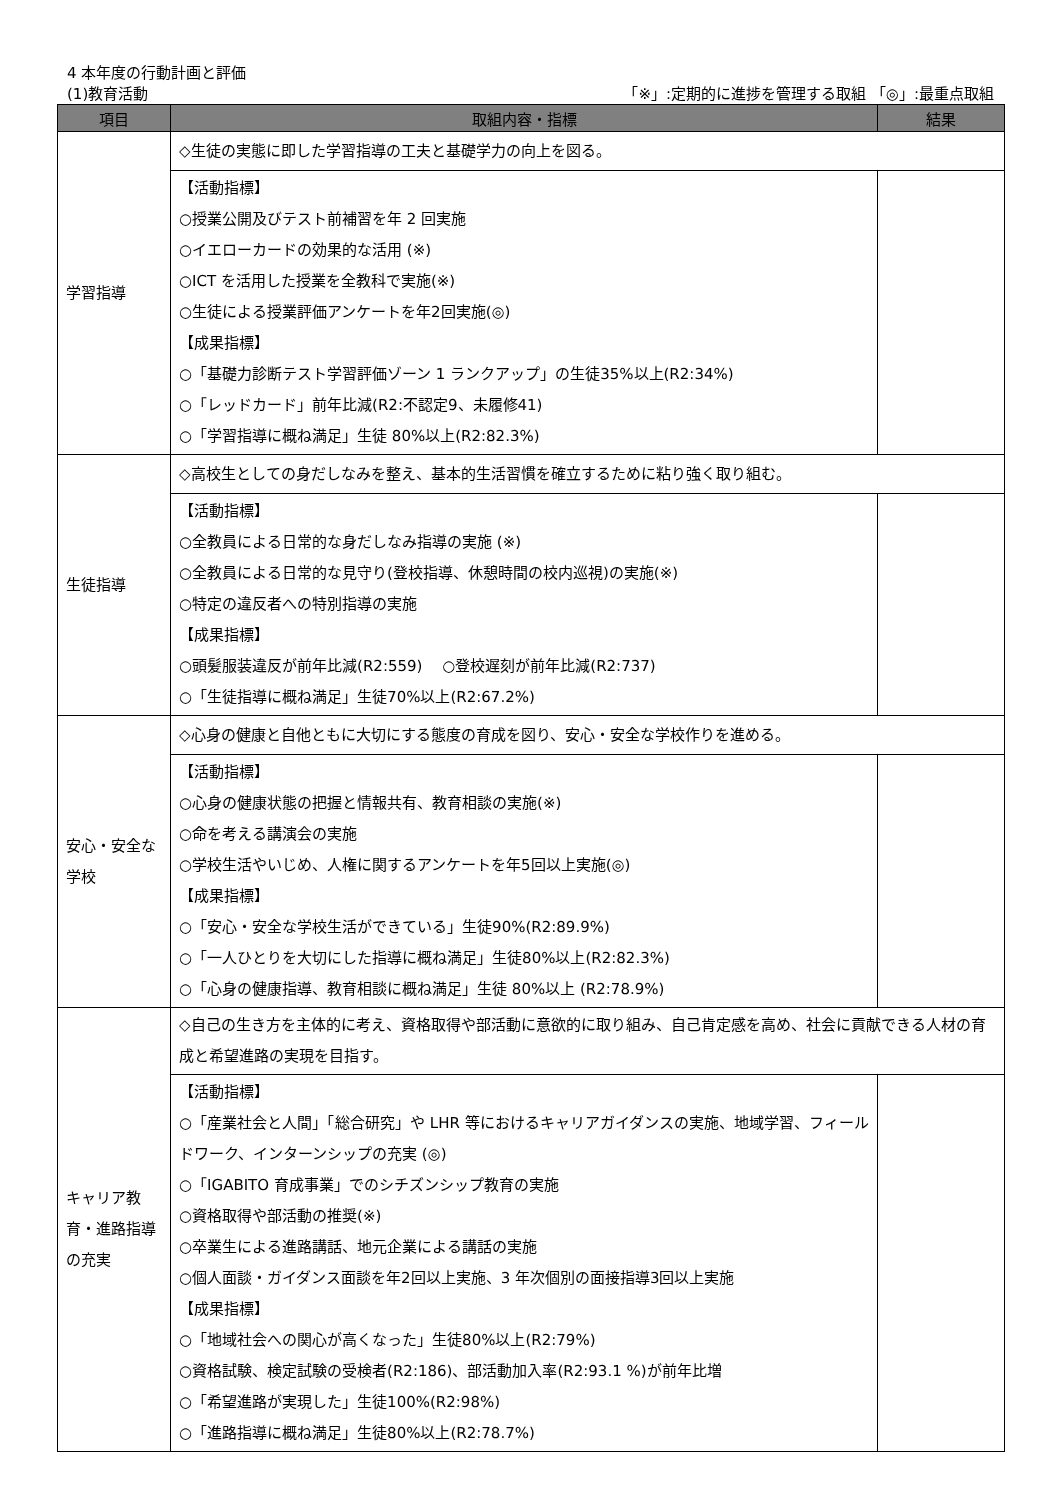4 本年度の行動計画と評価
(1)教育活動 「※」:定期的に進捗を管理する取組 「◎」:最重点取組
| 項目 | 取組内容・指標 | 結果 |
| --- | --- | --- |
| 学習指導 | ◇生徒の実態に即した学習指導の工夫と基礎学力の向上を図る。 | |
| | 【活動指標】 ○授業公開及びテスト前補習を年 2 回実施 ○イエローカードの効果的な活用 (※) ○ICT を活用した授業を全教科で実施(※) ○生徒による授業評価アンケートを年2回実施(◎) 【成果指標】 ○「基礎力診断テスト学習評価ゾーン 1 ランクアップ」の生徒35%以上(R2:34%) ○「レッドカード」前年比減(R2:不認定9、未履修41) ○「学習指導に概ね満足」生徒 80%以上(R2:82.3%) | |
| 生徒指導 | ◇高校生としての身だしなみを整え、基本的生活習慣を確立するために粘り強く取り組む。 | |
| | 【活動指標】 ○全教員による日常的な身だしなみ指導の実施 (※) ○全教員による日常的な見守り(登校指導、休憩時間の校内巡視)の実施(※) ○特定の違反者への特別指導の実施 【成果指標】 ○頭髪服装違反が前年比減(R2:559) ○登校遅刻が前年比減(R2:737) ○「生徒指導に概ね満足」生徒70%以上(R2:67.2%) | |
| 安心・安全な学校 | ◇心身の健康と自他ともに大切にする態度の育成を図り、安心・安全な学校作りを進める。 | |
| | 【活動指標】 ○心身の健康状態の把握と情報共有、教育相談の実施(※) ○命を考える講演会の実施 ○学校生活やいじめ、人権に関するアンケートを年5回以上実施(◎) 【成果指標】 ○「安心・安全な学校生活ができている」生徒90%(R2:89.9%) ○「一人ひとりを大切にした指導に概ね満足」生徒80%以上(R2:82.3%) ○「心身の健康指導、教育相談に概ね満足」生徒 80%以上 (R2:78.9%) | |
| キャリア教育・進路指導の充実 | ◇自己の生き方を主体的に考え、資格取得や部活動に意欲的に取り組み、自己肯定感を高め、社会に貢献できる人材の育成と希望進路の実現を目指す。 | |
| | 【活動指標】 ○「産業社会と人間」「総合研究」や LHR 等におけるキャリアガイダンスの実施、地域学習、フィールドワーク、インターンシップの充実 (◎) ○「IGABITO 育成事業」でのシチズンシップ教育の実施 ○資格取得や部活動の推奨(※) ○卒業生による進路講話、地元企業による講話の実施 ○個人面談・ガイダンス面談を年2回以上実施、3 年次個別の面接指導3回以上実施 【成果指標】 ○「地域社会への関心が高くなった」生徒80%以上(R2:79%) ○資格試験、検定試験の受検者(R2:186)、部活動加入率(R2:93.1 %)が前年比増 ○「希望進路が実現した」生徒100%(R2:98%) ○「進路指導に概ね満足」生徒80%以上(R2:78.7%) | |